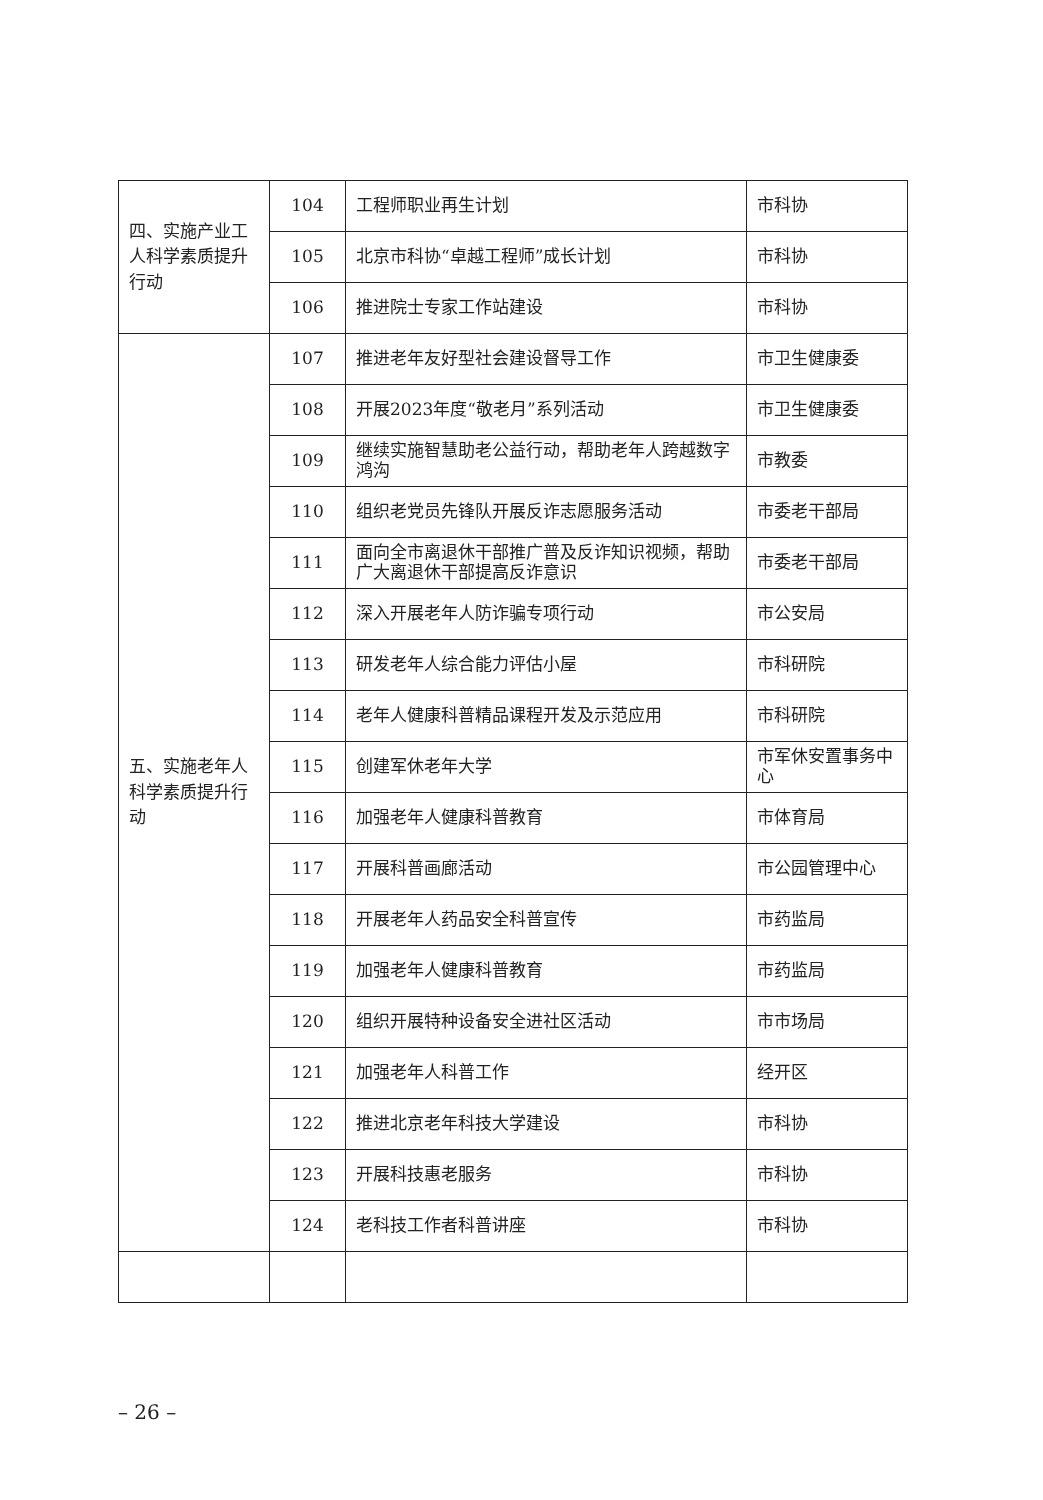| 四、实施产业工人科学素质提升行动 | 104 | 工程师职业再生计划 | 市科协 |
| | 105 | 北京市科协“卓越工程师”成长计划 | 市科协 |
| | 106 | 推进院士专家工作站建设 | 市科协 |
| 五、实施老年人科学素质提升行动 | 107 | 推进老年友好型社会建设督导工作 | 市卫生健康委 |
| | 108 | 开展2023年度“敬老月”系列活动 | 市卫生健康委 |
| | 109 | 继续实施智慧助老公益行动，帮助老年人跨越数字鸿沟 | 市教委 |
| | 110 | 组织老党员先锋队开展反诈志愿服务活动 | 市委老干部局 |
| | 111 | 面向全市离退休干部推广普及反诈知识视频，帮助广大离退休干部提高反诈意识 | 市委老干部局 |
| | 112 | 深入开展老年人防诈骗专项行动 | 市公安局 |
| | 113 | 研发老年人综合能力评估小屋 | 市科研院 |
| | 114 | 老年人健康科普精品课程开发及示范应用 | 市科研院 |
| | 115 | 创建军休老年大学 | 市军休安置事务中心 |
| | 116 | 加强老年人健康科普教育 | 市体育局 |
| | 117 | 开展科普画廊活动 | 市公园管理中心 |
| | 118 | 开展老年人药品安全科普宣传 | 市药监局 |
| | 119 | 加强老年人健康科普教育 | 市药监局 |
| | 120 | 组织开展特种设备安全进社区活动 | 市市场局 |
| | 121 | 加强老年人科普工作 | 经开区 |
| | 122 | 推进北京老年科技大学建设 | 市科协 |
| | 123 | 开展科技惠老服务 | 市科协 |
| | 124 | 老科技工作者科普讲座 | 市科协 |
– 26 –